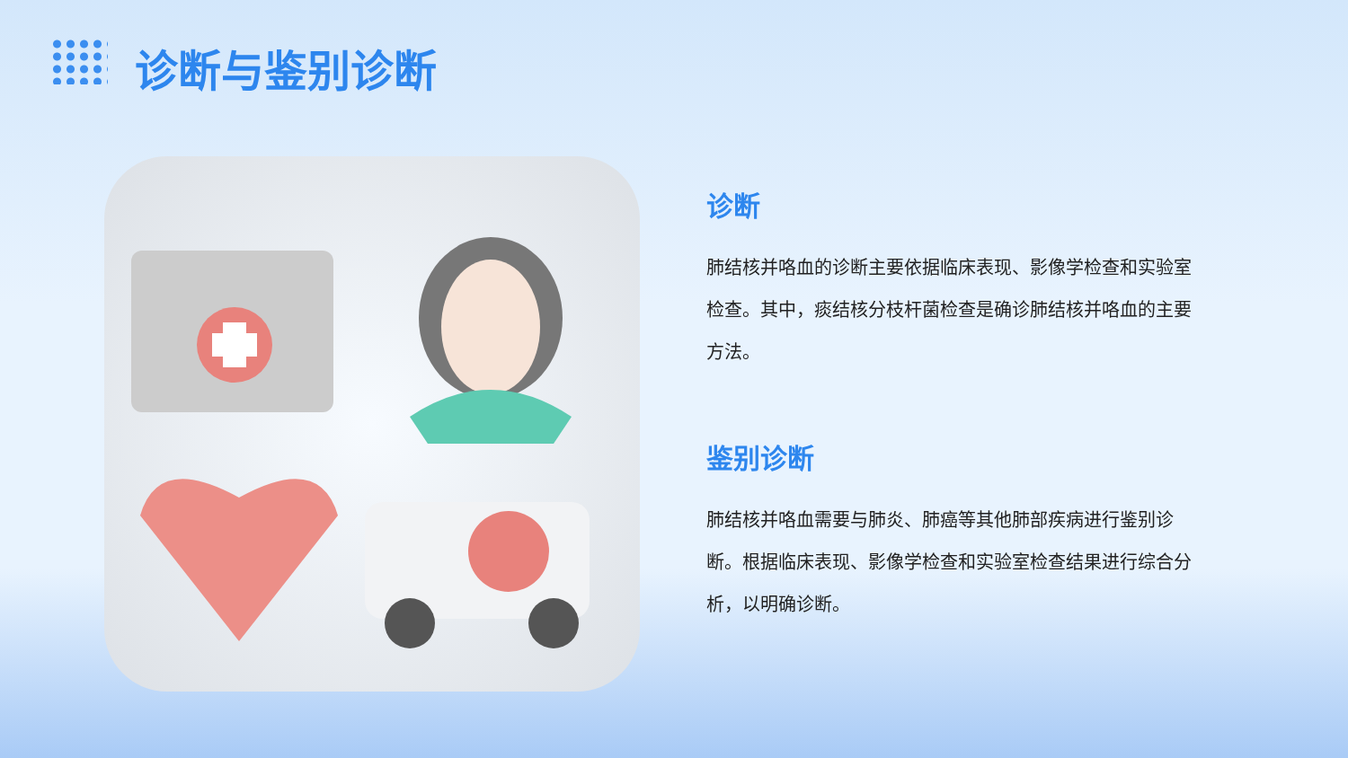诊断与鉴别诊断
诊断
肺结核并咯血的诊断主要依据临床表现、影像学检查和实验室检查。其中，痰结核分枝杆菌检查是确诊肺结核并咯血的主要方法。
鉴别诊断
肺结核并咯血需要与肺炎、肺癌等其他肺部疾病进行鉴别诊断。根据临床表现、影像学检查和实验室检查结果进行综合分析，以明确诊断。